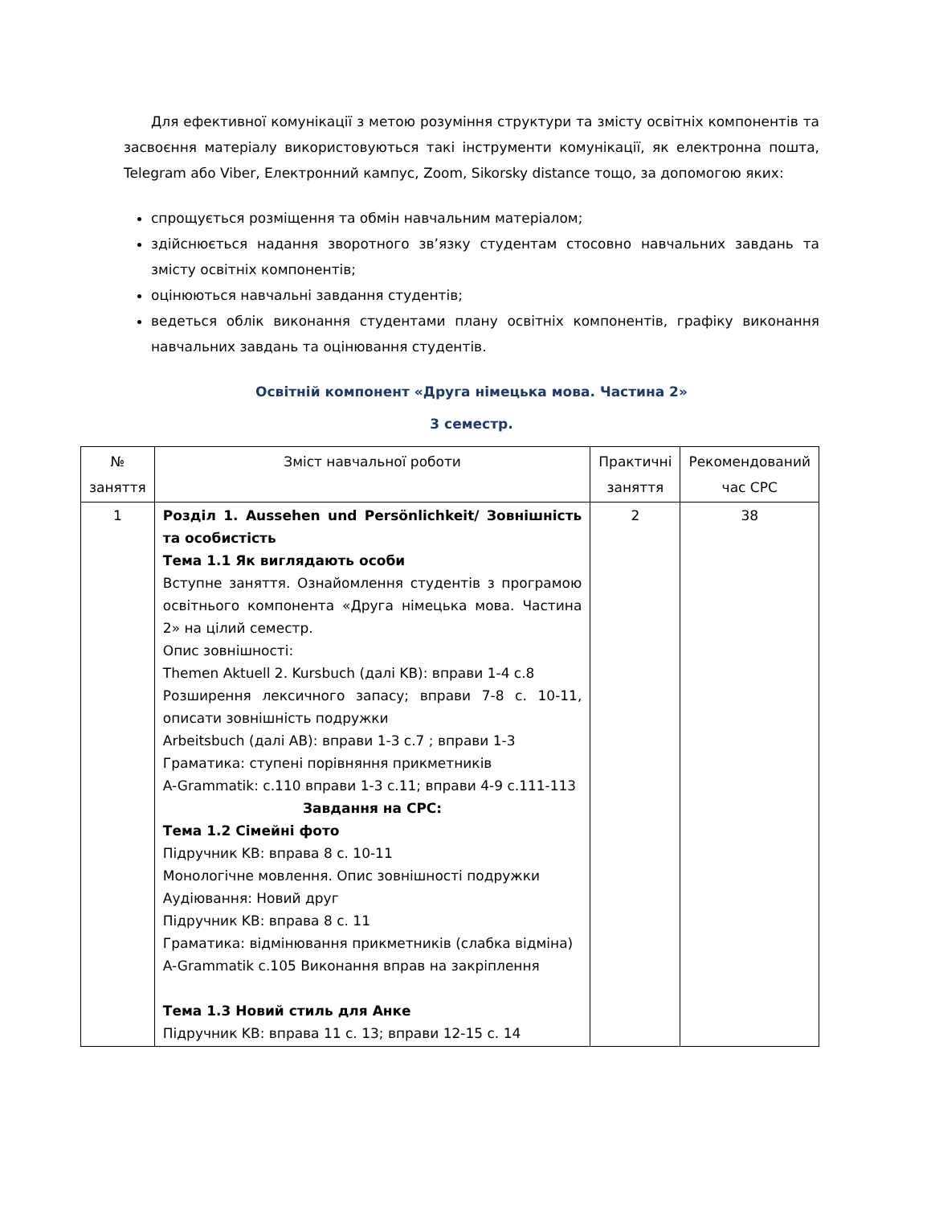Для ефективної комунікації з метою розуміння структури та змісту освітніх компонентів та засвоєння матеріалу використовуються такі інструменти комунікації, як електронна пошта, Telegram або Viber, Електронний кампус, Zoom, Sikorsky distance тощо, за допомогою яких:
спрощується розміщення та обмін навчальним матеріалом;
здійснюється надання зворотного зв’язку студентам стосовно навчальних завдань та змісту освітніх компонентів;
оцінюються навчальні завдання студентів;
ведеться облік виконання студентами плану освітніх компонентів, графіку виконання навчальних завдань та оцінювання студентів.
Освітній компонент «Друга німецька мова. Частина 2»
3 семестр.
| № заняття | Зміст навчальної роботи | Практичні заняття | Рекомендований час СРС |
| --- | --- | --- | --- |
| 1 | Розділ 1. Aussehen und Persönlichkeit/ Зовнішність та особистість Тема 1.1 Як виглядають особи Вступне заняття. Ознайомлення студентів з програмою освітнього компонента «Друга німецька мова. Частина 2» на цілий семестр. Опис зовнішності: Themen Aktuell 2. Kursbuch (далі KB): вправи 1-4 с.8 Розширення лексичного запасу; вправи 7-8 с. 10-11, описати зовнішність подружки Arbeitsbuch (далі AB): вправи 1-3 с.7 ; вправи 1-3 Граматика: ступені порівняння прикметників A-Grammatik: с.110 вправи 1-3 с.11; вправи 4-9 с.111-113 Завдання на СРС: Тема 1.2 Сімейні фото Підручник KB: вправа 8 с. 10-11 Монологічне мовлення. Опис зовнішності подружки Аудіювання: Новий друг Підручник KB: вправа 8 с. 11 Граматика: відмінювання прикметників (слабка відміна) A-Grammatik с.105 Виконання вправ на закріплення Тема 1.3 Новий стиль для Анке Підручник KB: вправа 11 с. 13; вправи 12-15 с. 14 | 2 | 38 |